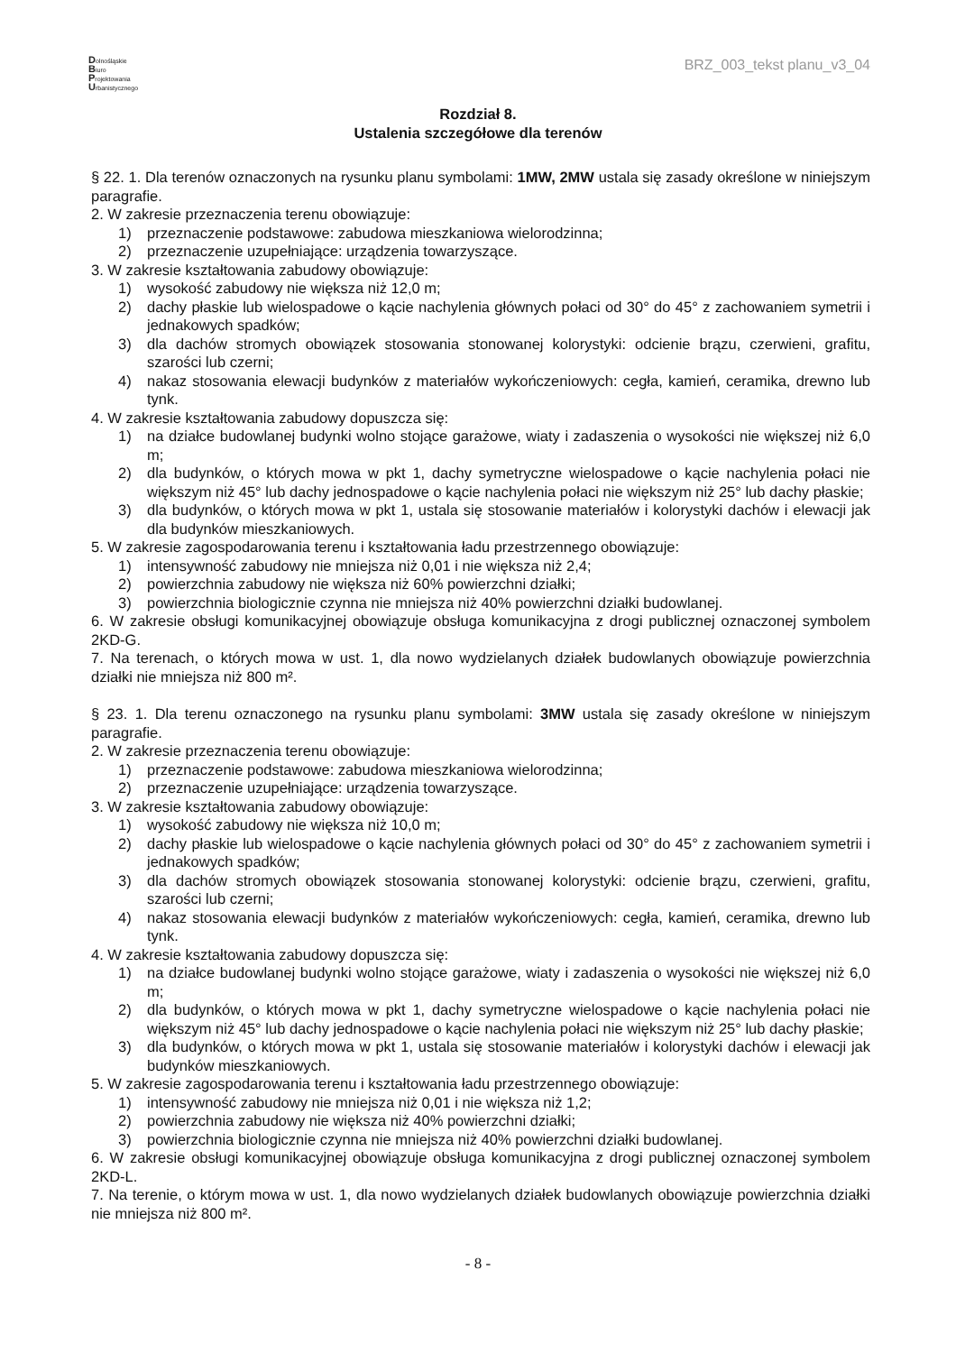Dolnośląskie
Biuro
Projektowania
Urbanistycznego
BRZ_003_tekst planu_v3_04
Rozdział 8.
Ustalenia szczegółowe dla terenów
§ 22. 1. Dla terenów oznaczonych na rysunku planu symbolami: 1MW, 2MW ustala się zasady określone w niniejszym paragrafie.
2. W zakresie przeznaczenia terenu obowiązuje:
1) przeznaczenie podstawowe: zabudowa mieszkaniowa wielorodzinna;
2) przeznaczenie uzupełniające: urządzenia towarzyszące.
3. W zakresie kształtowania zabudowy obowiązuje:
1) wysokość zabudowy nie większa niż 12,0 m;
2) dachy płaskie lub wielospadowe o kącie nachylenia głównych połaci od 30° do 45° z zachowaniem symetrii i jednakowych spadków;
3) dla dachów stromych obowiązek stosowania stonowanej kolorystyki: odcienie brązu, czerwieni, grafitu, szarości lub czerni;
4) nakaz stosowania elewacji budynków z materiałów wykończeniowych: cegła, kamień, ceramika, drewno lub tynk.
4. W zakresie kształtowania zabudowy dopuszcza się:
1) na działce budowlanej budynki wolno stojące garażowe, wiaty i zadaszenia o wysokości nie większej niż 6,0 m;
2) dla budynków, o których mowa w pkt 1, dachy symetryczne wielospadowe o kącie nachylenia połaci nie większym niż 45° lub dachy jednospadowe o kącie nachylenia połaci nie większym niż 25° lub dachy płaskie;
3) dla budynków, o których mowa w pkt 1, ustala się stosowanie materiałów i kolorystyki dachów i elewacji jak dla budynków mieszkaniowych.
5. W zakresie zagospodarowania terenu i kształtowania ładu przestrzennego obowiązuje:
1) intensywność zabudowy nie mniejsza niż 0,01 i nie większa niż 2,4;
2) powierzchnia zabudowy nie większa niż 60% powierzchni działki;
3) powierzchnia biologicznie czynna nie mniejsza niż 40% powierzchni działki budowlanej.
6. W zakresie obsługi komunikacyjnej obowiązuje obsługa komunikacyjna z drogi publicznej oznaczonej symbolem 2KD-G.
7. Na terenach, o których mowa w ust. 1, dla nowo wydzielanych działek budowlanych obowiązuje powierzchnia działki nie mniejsza niż 800 m².
§ 23. 1. Dla terenu oznaczonego na rysunku planu symbolami: 3MW ustala się zasady określone w niniejszym paragrafie.
2. W zakresie przeznaczenia terenu obowiązuje:
1) przeznaczenie podstawowe: zabudowa mieszkaniowa wielorodzinna;
2) przeznaczenie uzupełniające: urządzenia towarzyszące.
3. W zakresie kształtowania zabudowy obowiązuje:
1) wysokość zabudowy nie większa niż 10,0 m;
2) dachy płaskie lub wielospadowe o kącie nachylenia głównych połaci od 30° do 45° z zachowaniem symetrii i jednakowych spadków;
3) dla dachów stromych obowiązek stosowania stonowanej kolorystyki: odcienie brązu, czerwieni, grafitu, szarości lub czerni;
4) nakaz stosowania elewacji budynków z materiałów wykończeniowych: cegła, kamień, ceramika, drewno lub tynk.
4. W zakresie kształtowania zabudowy dopuszcza się:
1) na działce budowlanej budynki wolno stojące garażowe, wiaty i zadaszenia o wysokości nie większej niż 6,0 m;
2) dla budynków, o których mowa w pkt 1, dachy symetryczne wielospadowe o kącie nachylenia połaci nie większym niż 45° lub dachy jednospadowe o kącie nachylenia połaci nie większym niż 25° lub dachy płaskie;
3) dla budynków, o których mowa w pkt 1, ustala się stosowanie materiałów i kolorystyki dachów i elewacji jak budynków mieszkaniowych.
5. W zakresie zagospodarowania terenu i kształtowania ładu przestrzennego obowiązuje:
1) intensywność zabudowy nie mniejsza niż 0,01 i nie większa niż 1,2;
2) powierzchnia zabudowy nie większa niż 40% powierzchni działki;
3) powierzchnia biologicznie czynna nie mniejsza niż 40% powierzchni działki budowlanej.
6. W zakresie obsługi komunikacyjnej obowiązuje obsługa komunikacyjna z drogi publicznej oznaczonej symbolem 2KD-L.
7. Na terenie, o którym mowa w ust. 1, dla nowo wydzielanych działek budowlanych obowiązuje powierzchnia działki nie mniejsza niż 800 m².
- 8 -